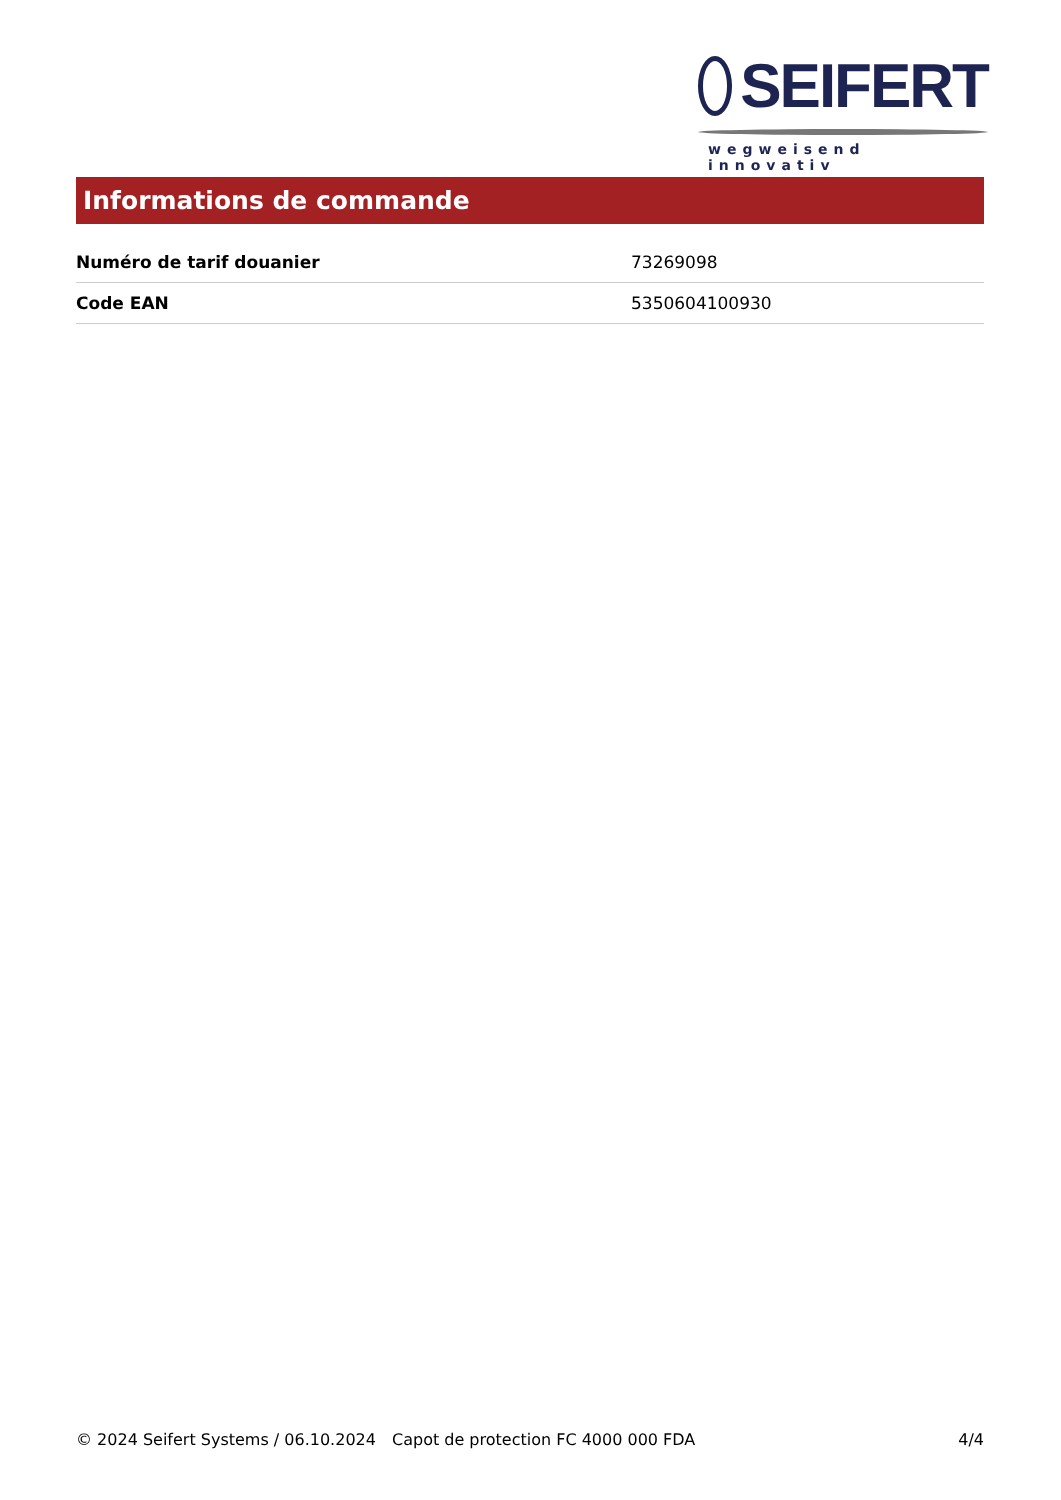SEIFERT
wegweisend innovativ
Informations de commande
| Numéro de tarif douanier | 73269098 |
| Code EAN | 5350604100930 |
© 2024 Seifert Systems / 06.10.2024 Capot de protection FC 4000 000 FDA 4/4